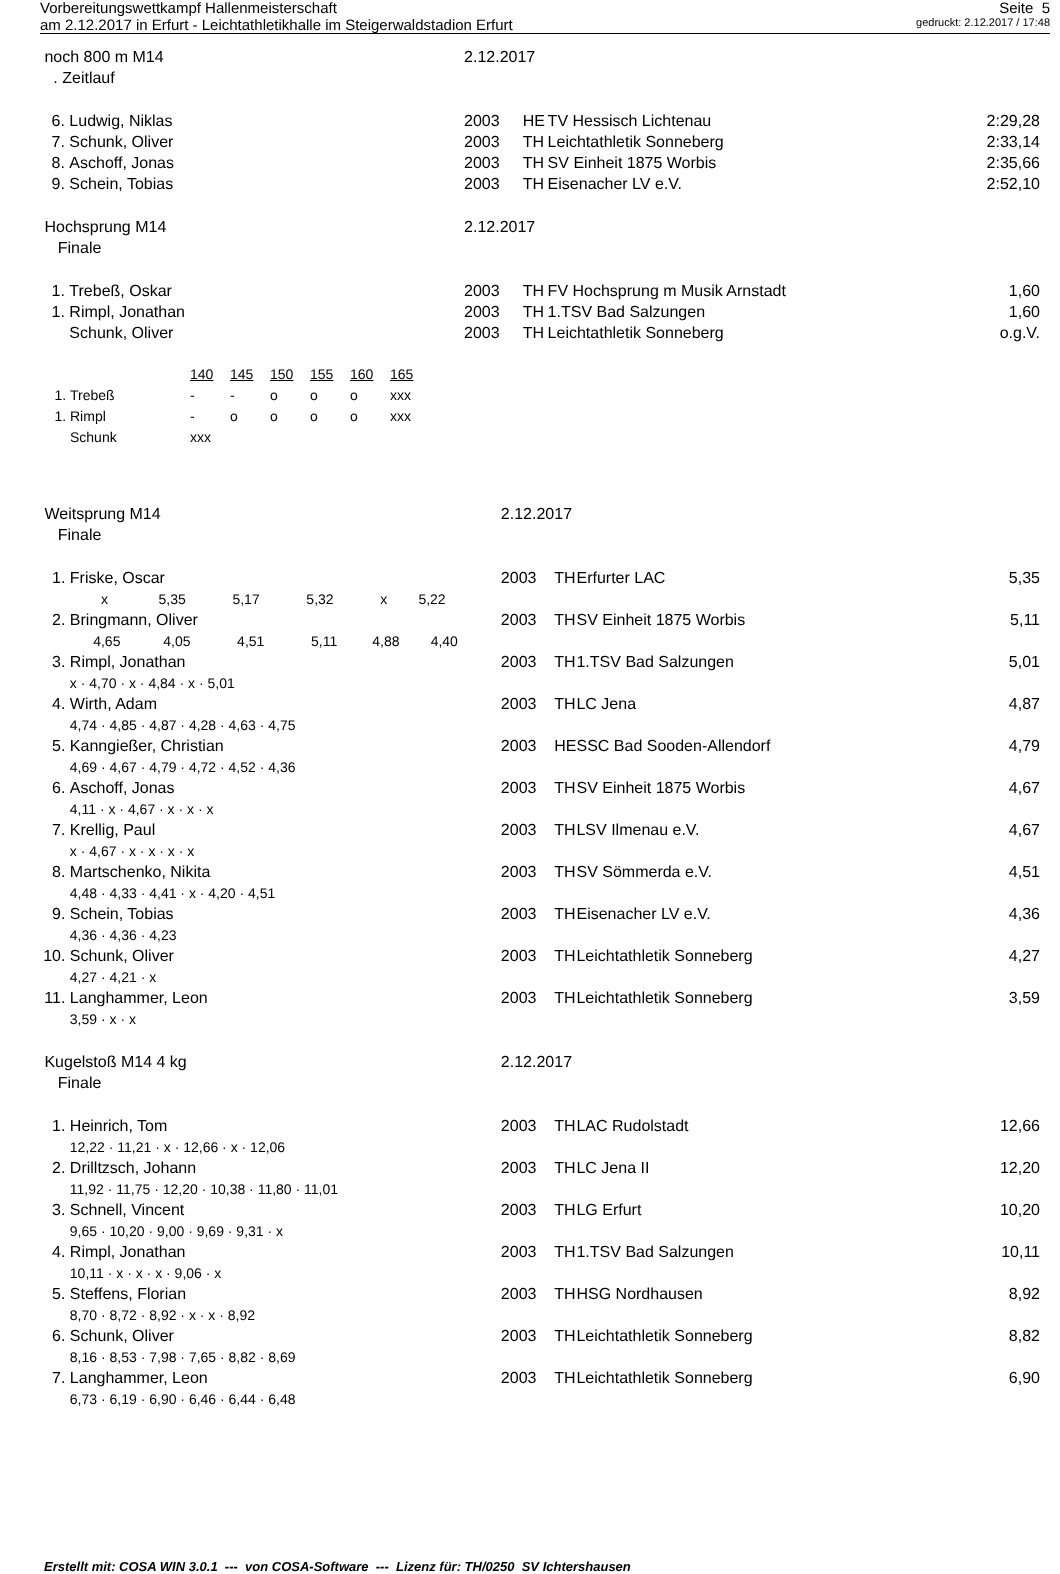Vorbereitungswettkampf Hallenmeisterschaft Seite 5
am 2.12.2017 in Erfurt - Leichtathletikhalle im Steigerwaldstadion Erfurt gedruckt: 2.12.2017 / 17:48
| noch 800 m M14 | | 2.12.2017 | | | |
| . Zeitlauf | | | | | |
| 6. | Ludwig, Niklas | 2003 | HE | TV Hessisch Lichtenau | 2:29,28 |
| 7. | Schunk, Oliver | 2003 | TH | Leichtathletik Sonneberg | 2:33,14 |
| 8. | Aschoff, Jonas | 2003 | TH | SV Einheit 1875 Worbis | 2:35,66 |
| 9. | Schein, Tobias | 2003 | TH | Eisenacher LV e.V. | 2:52,10 |
| Hochsprung M14 | | 2.12.2017 | | | |
| Finale | | | | | |
| 1. | Trebeß, Oskar | 2003 | TH | FV Hochsprung m Musik Arnstadt | 1,60 |
| 1. | Rimpl, Jonathan | 2003 | TH | 1.TSV Bad Salzungen | 1,60 |
| | Schunk, Oliver | 2003 | TH | Leichtathletik Sonneberg | o.g.V. |
| | | 140 | 145 | 150 | 155 | 160 | 165 |
| 1. | Trebeß | - | - | o | o | o | xxx |
| 1. | Rimpl | - | o | o | o | o | xxx |
| | Schunk | xxx | | | | | |
| Weitsprung M14 | | 2.12.2017 | | |
| Finale | | | | |
| 1. | Friske, Oscar | 2003 TH | Erfurter LAC | 5,35 |
| | x 5,35 5,17 5,32 x 5,22 | | | |
| 2. | Bringmann, Oliver | 2003 TH | SV Einheit 1875 Worbis | 5,11 |
| | 4,65 4,05 4,51 5,11 4,88 4,40 | | | |
| 3. | Rimpl, Jonathan | 2003 TH | 1.TSV Bad Salzungen | 5,01 |
| | x · 4,70 · x · 4,84 · x · 5,01 | | | |
| 4. | Wirth, Adam | 2003 TH | LC Jena | 4,87 |
| | 4,74 · 4,85 · 4,87 · 4,28 · 4,63 · 4,75 | | | |
| 5. | Kanngießer, Christian | 2003 HE | SSC Bad Sooden-Allendorf | 4,79 |
| | 4,69 · 4,67 · 4,79 · 4,72 · 4,52 · 4,36 | | | |
| 6. | Aschoff, Jonas | 2003 TH | SV Einheit 1875 Worbis | 4,67 |
| | 4,11 · x · 4,67 · x · x · x | | | |
| 7. | Krellig, Paul | 2003 TH | LSV Ilmenau e.V. | 4,67 |
| | x · 4,67 · x · x · x · x | | | |
| 8. | Martschenko, Nikita | 2003 TH | SV Sömmerda e.V. | 4,51 |
| | 4,48 · 4,33 · 4,41 · x · 4,20 · 4,51 | | | |
| 9. | Schein, Tobias | 2003 TH | Eisenacher LV e.V. | 4,36 |
| | 4,36 · 4,36 · 4,23 | | | |
| 10. | Schunk, Oliver | 2003 TH | Leichtathletik Sonneberg | 4,27 |
| | 4,27 · 4,21 · x | | | |
| 11. | Langhammer, Leon | 2003 TH | Leichtathletik Sonneberg | 3,59 |
| | 3,59 · x · x | | | |
| Kugelstoß M14 4 kg | | 2.12.2017 | | |
| Finale | | | | |
| 1. | Heinrich, Tom | 2003 TH | LAC Rudolstadt | 12,66 |
| | 12,22 · 11,21 · x · 12,66 · x · 12,06 | | | |
| 2. | Drilltzsch, Johann | 2003 TH | LC Jena II | 12,20 |
| | 11,92 · 11,75 · 12,20 · 10,38 · 11,80 · 11,01 | | | |
| 3. | Schnell, Vincent | 2003 TH | LG Erfurt | 10,20 |
| | 9,65 · 10,20 · 9,00 · 9,69 · 9,31 · x | | | |
| 4. | Rimpl, Jonathan | 2003 TH | 1.TSV Bad Salzungen | 10,11 |
| | 10,11 · x · x · x · 9,06 · x | | | |
| 5. | Steffens, Florian | 2003 TH | HSG Nordhausen | 8,92 |
| | 8,70 · 8,72 · 8,92 · x · x · 8,92 | | | |
| 6. | Schunk, Oliver | 2003 TH | Leichtathletik Sonneberg | 8,82 |
| | 8,16 · 8,53 · 7,98 · 7,65 · 8,82 · 8,69 | | | |
| 7. | Langhammer, Leon | 2003 TH | Leichtathletik Sonneberg | 6,90 |
| | 6,73 · 6,19 · 6,90 · 6,46 · 6,44 · 6,48 | | | |
Erstellt mit: COSA WIN 3.0.1 --- von COSA-Software --- Lizenz für: TH/0250 SV Ichtershausen